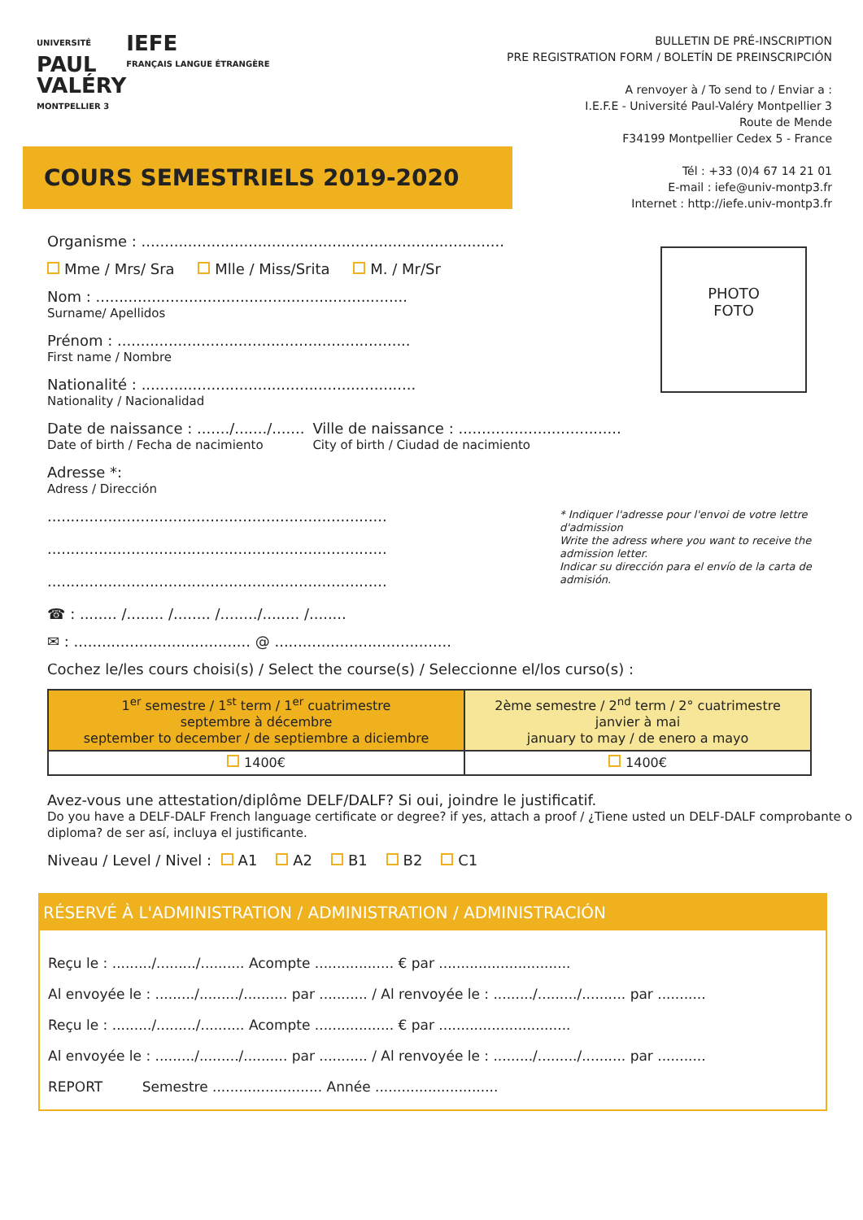UNIVERSITÉ
PAUL
VALÉRY
MONTPELLIER 3
IEFE
FRANÇAIS LANGUE ÉTRANGÈRE
BULLETIN DE PRÉ-INSCRIPTION
PRE REGISTRATION FORM / BOLETÍN DE PREINSCRIPCIÓN
A renvoyer à / To send to / Enviar a :
I.E.F.E - Université Paul-Valéry Montpellier 3
Route de Mende
F34199 Montpellier Cedex 5 - France
Tél : +33 (0)4 67 14 21 01
E-mail : iefe@univ-montp3.fr
Internet : http://iefe.univ-montp3.fr
COURS SEMESTRIELS 2019-2020
PHOTO
FOTO
Organisme : ..............................................................................
Mme / Mrs/ Sra Mlle / Miss/Srita M. / Mr/Sr
Nom : ...................................................................
Surname/ Apellidos
Prénom : ...............................................................
First name / Nombre
Nationalité : ...........................................................
Nationality / Nacionalidad
Date de naissance : ......./......./.......
Date of birth / Fecha de nacimiento
Ville de naissance : ...................................
City of birth / Ciudad de nacimiento
Adresse *:
Adress / Dirección
.........................................................................
.........................................................................
.........................................................................
* Indiquer l'adresse pour l'envoi de votre lettre d'admission
Write the adress where you want to receive the admission letter.
Indicar su dirección para el envío de la carta de admisión.
☎ : ........ /........ /........ /......../........ /........
✉ : ...................................... @ ......................................
Cochez le/les cours choisi(s) / Select the course(s) / Seleccionne el/los curso(s) :
| 1<sup>er</sup> semestre / 1<sup>st</sup> term / 1<sup>er</sup> cuatrimestre septembre à décembre september to december / de septiembre a diciembre | 2ème semestre / 2<sup>nd</sup> term / 2° cuatrimestre janvier à mai january to may / de enero a mayo |
| 1400€ | 1400€ |
Avez-vous une attestation/diplôme DELF/DALF? Si oui, joindre le justificatif.
Do you have a DELF-DALF French language certificate or degree? if yes, attach a proof / ¿Tiene usted un DELF-DALF comprobante o diploma? de ser así, incluya el justificante.
Niveau / Level / Nivel : A1 A2 B1 B2 C1
RÉSERVÉ À L'ADMINISTRATION / ADMINISTRATION / ADMINISTRACIÓN
Reçu le : ........./........./.......... Acompte .................. € par ..............................
Al envoyée le : ........./........./.......... par ........... / Al renvoyée le : ........./........./.......... par ...........
Reçu le : ........./........./.......... Acompte .................. € par ..............................
Al envoyée le : ........./........./.......... par ........... / Al renvoyée le : ........./........./.......... par ...........
REPORT Semestre ......................... Année ............................